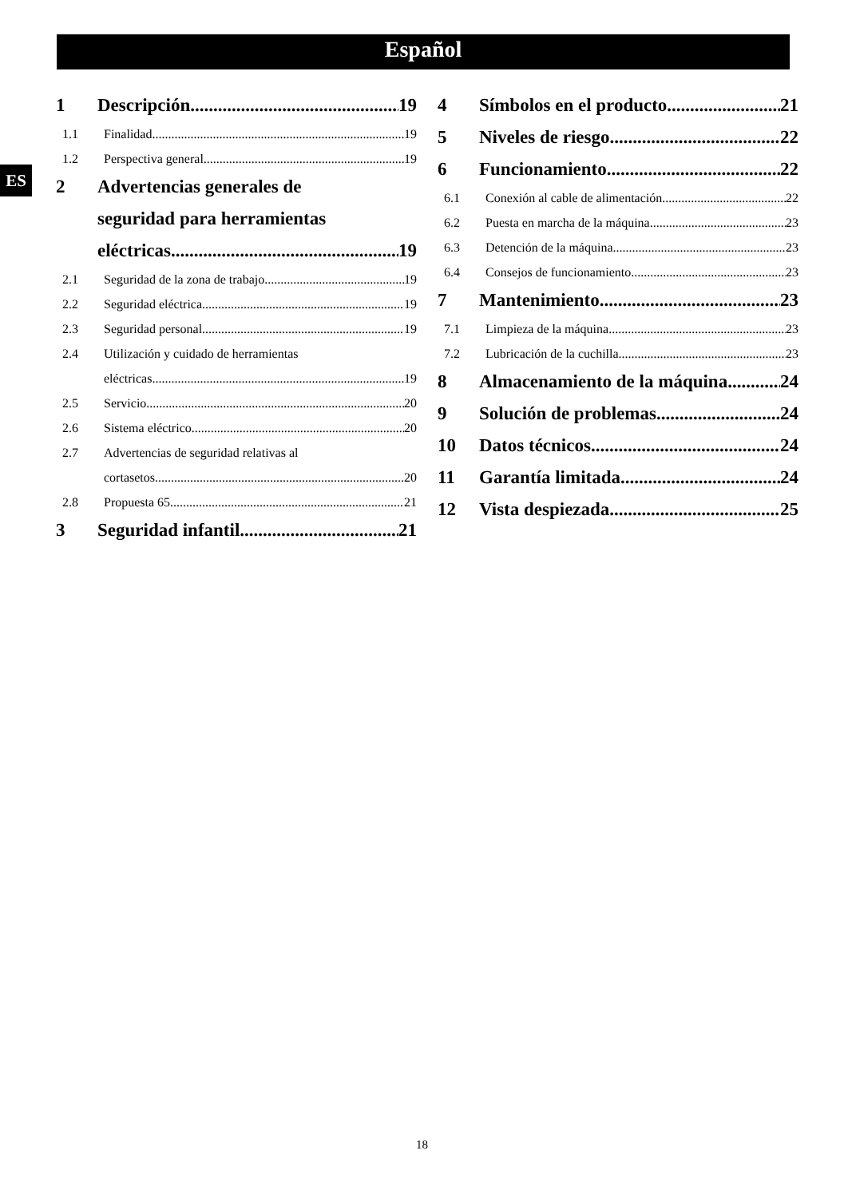Español
ES
1 Descripción 19
1.1 Finalidad 19
1.2 Perspectiva general 19
2 Advertencias generales de
seguridad para herramientas
eléctricas 19
2.1 Seguridad de la zona de trabajo 19
2.2 Seguridad eléctrica 19
2.3 Seguridad personal 19
2.4 Utilización y cuidado de herramientas
eléctricas 19
2.5 Servicio 20
2.6 Sistema eléctrico 20
2.7 Advertencias de seguridad relativas al
cortasetos 20
2.8 Propuesta 65 21
3 Seguridad infantil 21
4 Símbolos en el producto 21
5 Niveles de riesgo 22
6 Funcionamiento 22
6.1 Conexión al cable de alimentación 22
6.2 Puesta en marcha de la máquina 23
6.3 Detención de la máquina 23
6.4 Consejos de funcionamiento 23
7 Mantenimiento 23
7.1 Limpieza de la máquina 23
7.2 Lubricación de la cuchilla 23
8 Almacenamiento de la máquina 24
9 Solución de problemas 24
10 Datos técnicos 24
11 Garantía limitada 24
12 Vista despiezada 25
18